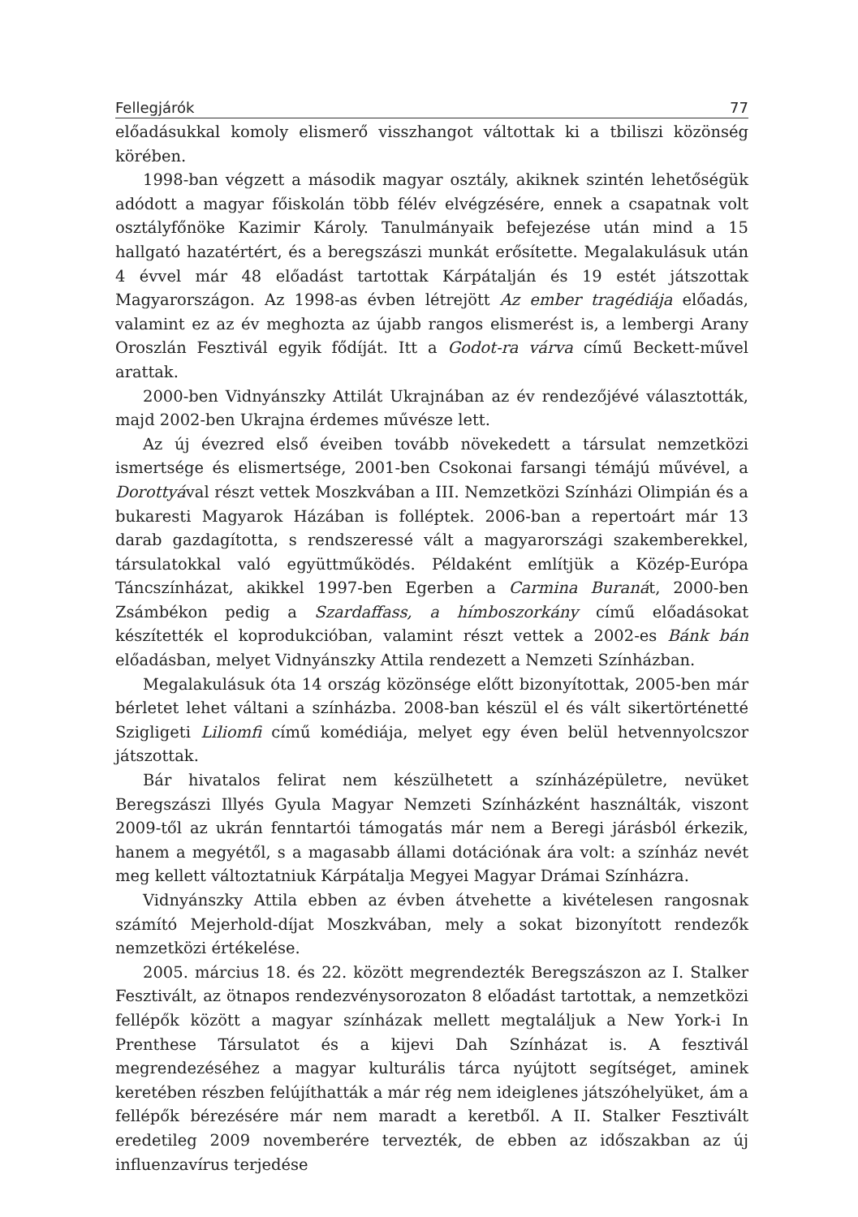Fellegjárók 77
előadásukkal komoly elismerő visszhangot váltottak ki a tbiliszi közönség körében.
1998-ban végzett a második magyar osztály, akiknek szintén lehetőségük adódott a magyar főiskolán több félév elvégzésére, ennek a csapatnak volt osztályfőnöke Kazimir Károly. Tanulmányaik befejezése után mind a 15 hallgató hazatértért, és a beregszászi munkát erősítette. Megalakulásuk után 4 évvel már 48 előadást tartottak Kárpátalján és 19 estét játszottak Magyarországon. Az 1998-as évben létrejött Az ember tragédiája előadás, valamint ez az év meghozta az újabb rangos elismerést is, a lembergi Arany Oroszlán Fesztivál egyik fődíját. Itt a Godot-ra várva című Beckett-művel arattak.
2000-ben Vidnyánszky Attilát Ukrajnában az év rendezőjévé választották, majd 2002-ben Ukrajna érdemes művésze lett.
Az új évezred első éveiben tovább növekedett a társulat nemzetközi ismertsége és elismertsége, 2001-ben Csokonai farsangi témájú művével, a Dorottyával részt vettek Moszkvában a III. Nemzetközi Színházi Olimpián és a bukaresti Magyarok Házában is folléptek. 2006-ban a repertoárt már 13 darab gazdagította, s rendszeressé vált a magyarországi szakemberekkel, társulatokkal való együttműködés. Példaként említjük a Közép-Európa Táncszínházat, akikkel 1997-ben Egerben a Carmina Buranát, 2000-ben Zsámbékon pedig a Szardaffass, a hímboszorkány című előadásokat készítették el koprodukcióban, valamint részt vettek a 2002-es Bánk bán előadásban, melyet Vidnyánszky Attila rendezett a Nemzeti Színházban.
Megalakulásuk óta 14 ország közönsége előtt bizonyítottak, 2005-ben már bérletet lehet váltani a színházba. 2008-ban készül el és vált sikertörténetté Szigligeti Liliomfi című komédiája, melyet egy éven belül hetvennyolcszor játszottak.
Bár hivatalos felirat nem készülhetett a színházépületre, nevüket Beregszászi Illyés Gyula Magyar Nemzeti Színházként használták, viszont 2009-től az ukrán fenntartói támogatás már nem a Beregi járásból érkezik, hanem a megyétől, s a magasabb állami dotációnak ára volt: a színház nevét meg kellett változtatniuk Kárpátalja Megyei Magyar Drámai Színházra.
Vidnyánszky Attila ebben az évben átvehette a kivételesen rangosnak számító Mejerhold-díjat Moszkvában, mely a sokat bizonyított rendezők nemzetközi értékelése.
2005. március 18. és 22. között megrendezték Beregszászon az I. Stalker Fesztivált, az ötnapos rendezvénysorozaton 8 előadást tartottak, a nemzetközi fellépők között a magyar színházak mellett megtaláljuk a New York-i In Prenthese Társulatot és a kijevi Dah Színházat is. A fesztivál megrendezéséhez a magyar kulturális tárca nyújtott segítséget, aminek keretében részben felújíthatták a már rég nem ideiglenes játszóhelyüket, ám a fellépők bérezésére már nem maradt a keretből. A II. Stalker Fesztivált eredetileg 2009 novemberére tervezték, de ebben az időszakban az új influenzavírus terjedése